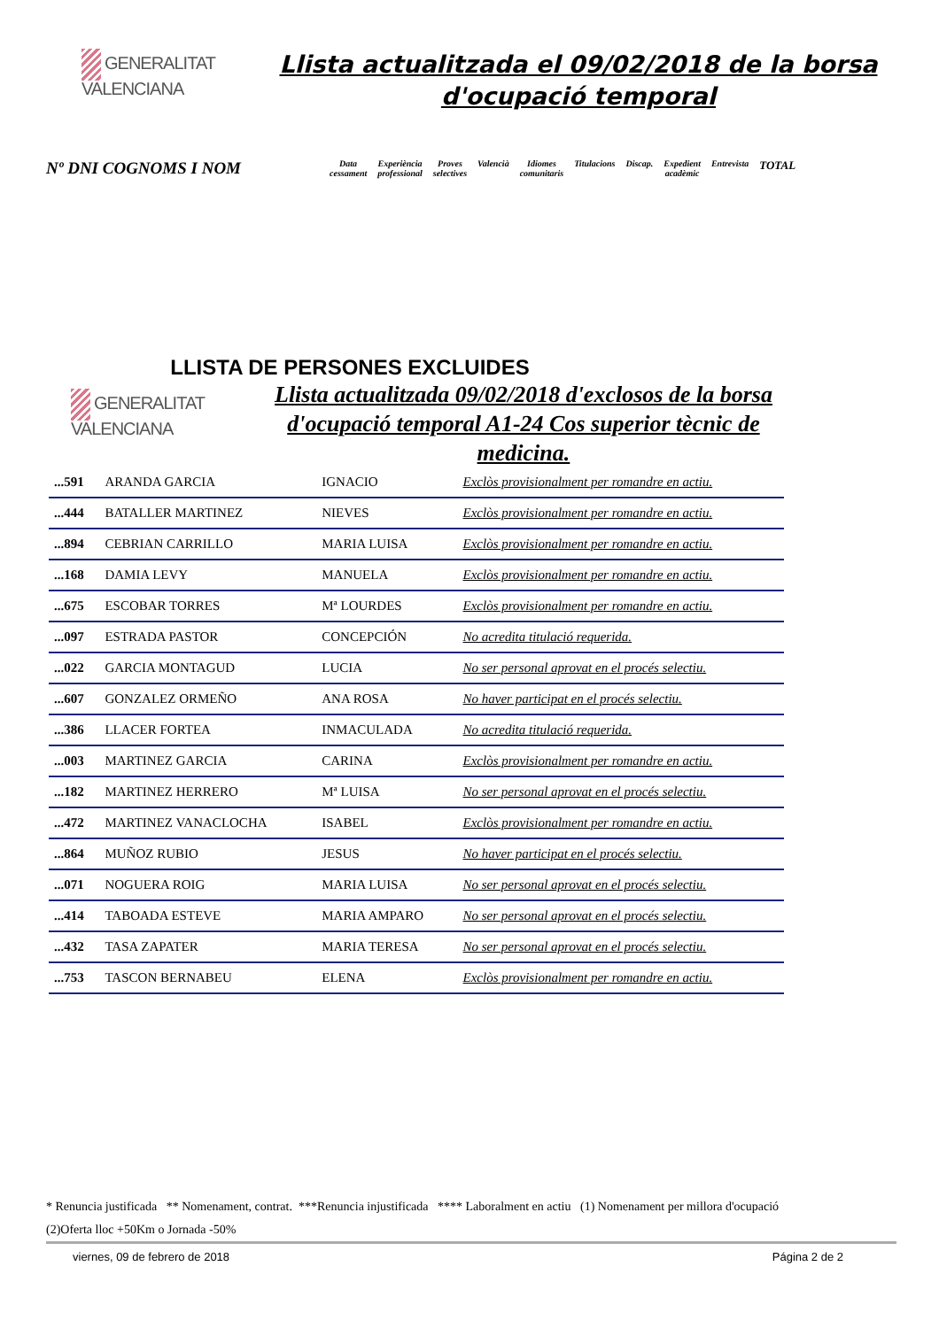GENERALITAT
VALENCIANA
Llista actualitzada el 09/02/2018 de la borsa d'ocupació temporal
Nº DNI COGNOMS I NOM
Data
cessament
Experiència
professional
Proves
selectives
Valencià Idiomes
comunitaris
Titulacions Discap. Expedient
acadèmic
Entrevista
TOTAL
LLISTA DE PERSONES EXCLUIDES
GENERALITAT
VALENCIANA
Llista actualitzada 09/02/2018 d'exclosos de la borsa d'ocupació temporal A1-24 Cos superior tècnic de medicina.
| ...591 | ARANDA GARCIA | IGNACIO | Exclòs provisionalment per romandre en actiu. |
| ...444 | BATALLER MARTINEZ | NIEVES | Exclòs provisionalment per romandre en actiu. |
| ...894 | CEBRIAN CARRILLO | MARIA LUISA | Exclòs provisionalment per romandre en actiu. |
| ...168 | DAMIA LEVY | MANUELA | Exclòs provisionalment per romandre en actiu. |
| ...675 | ESCOBAR TORRES | Mª LOURDES | Exclòs provisionalment per romandre en actiu. |
| ...097 | ESTRADA PASTOR | CONCEPCIÓN | No acredita titulació requerida. |
| ...022 | GARCIA MONTAGUD | LUCIA | No ser personal aprovat en el procés selectiu. |
| ...607 | GONZALEZ ORMEÑO | ANA ROSA | No haver participat en el procés selectiu. |
| ...386 | LLACER FORTEA | INMACULADA | No acredita titulació requerida. |
| ...003 | MARTINEZ GARCIA | CARINA | Exclòs provisionalment per romandre en actiu. |
| ...182 | MARTINEZ HERRERO | Mª LUISA | No ser personal aprovat en el procés selectiu. |
| ...472 | MARTINEZ VANACLOCHA | ISABEL | Exclòs provisionalment per romandre en actiu. |
| ...864 | MUÑOZ RUBIO | JESUS | No haver participat en el procés selectiu. |
| ...071 | NOGUERA ROIG | MARIA LUISA | No ser personal aprovat en el procés selectiu. |
| ...414 | TABOADA ESTEVE | MARIA AMPARO | No ser personal aprovat en el procés selectiu. |
| ...432 | TASA ZAPATER | MARIA TERESA | No ser personal aprovat en el procés selectiu. |
| ...753 | TASCON BERNABEU | ELENA | Exclòs provisionalment per romandre en actiu. |
* Renuncia justificada ** Nomenament, contrat. ***Renuncia injustificada **** Laboralment en actiu (1) Nomenament per millora d'ocupació
(2)Oferta lloc +50Km o Jornada -50%
viernes, 09 de febrero de 2018 Página 2 de 2